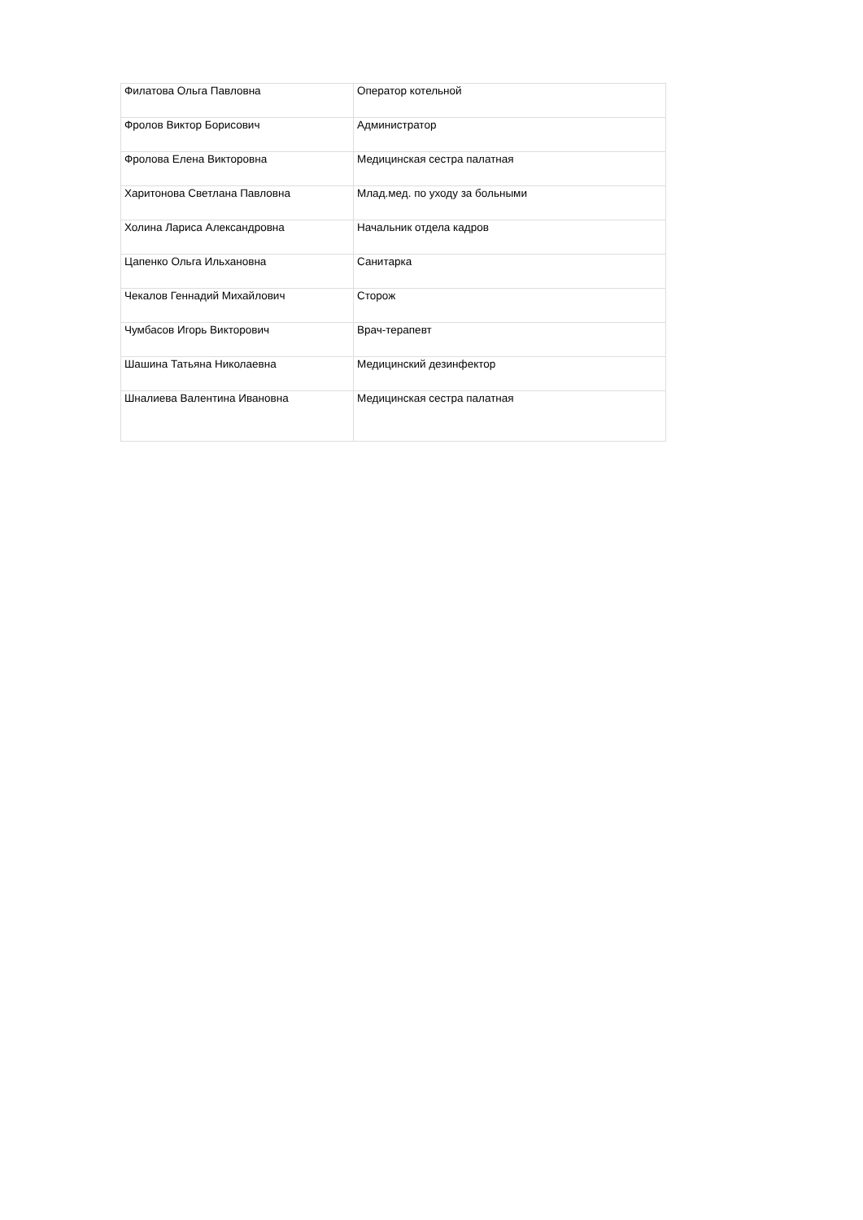| Филатова Ольга Павловна | Оператор котельной |
| Фролов Виктор Борисович | Администратор |
| Фролова Елена Викторовна | Медицинская сестра палатная |
| Харитонова Светлана Павловна | Млад.мед. по уходу за больными |
| Холина Лариса Александровна | Начальник отдела кадров |
| Цапенко Ольга Ильхановна | Санитарка |
| Чекалов Геннадий Михайлович | Сторож |
| Чумбасов Игорь Викторович | Врач-терапевт |
| Шашина Татьяна Николаевна | Медицинский дезинфектор |
| Шналиева Валентина Ивановна | Медицинская сестра палатная |